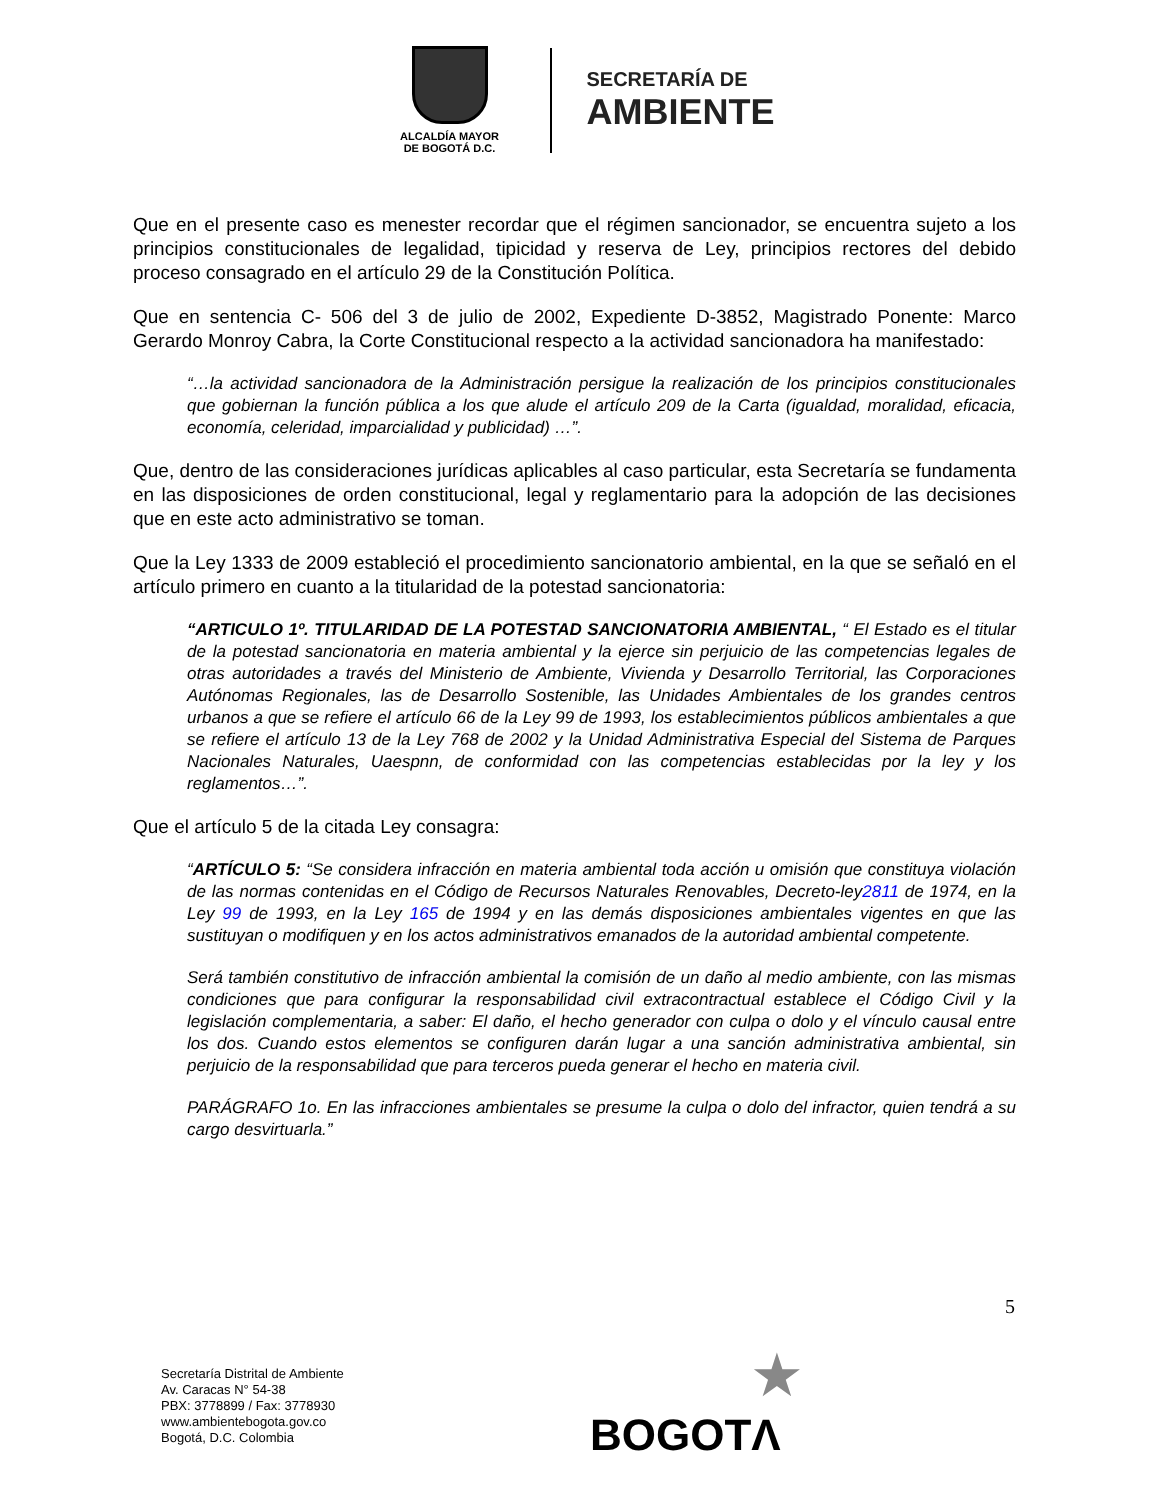ALCALDÍA MAYOR
DE BOGOTÁ D.C.
SECRETARÍA DE
AMBIENTE
Que en el presente caso es menester recordar que el régimen sancionador, se encuentra sujeto a los principios constitucionales de legalidad, tipicidad y reserva de Ley, principios rectores del debido proceso consagrado en el artículo 29 de la Constitución Política.
Que en sentencia C- 506 del 3 de julio de 2002, Expediente D-3852, Magistrado Ponente: Marco Gerardo Monroy Cabra, la Corte Constitucional respecto a la actividad sancionadora ha manifestado:
“…la actividad sancionadora de la Administración persigue la realización de los principios constitucionales que gobiernan la función pública a los que alude el artículo 209 de la Carta (igualdad, moralidad, eficacia, economía, celeridad, imparcialidad y publicidad) …”.
Que, dentro de las consideraciones jurídicas aplicables al caso particular, esta Secretaría se fundamenta en las disposiciones de orden constitucional, legal y reglamentario para la adopción de las decisiones que en este acto administrativo se toman.
Que la Ley 1333 de 2009 estableció el procedimiento sancionatorio ambiental, en la que se señaló en el artículo primero en cuanto a la titularidad de la potestad sancionatoria:
“ARTICULO 1º. TITULARIDAD DE LA POTESTAD SANCIONATORIA AMBIENTAL, “ El Estado es el titular de la potestad sancionatoria en materia ambiental y la ejerce sin perjuicio de las competencias legales de otras autoridades a través del Ministerio de Ambiente, Vivienda y Desarrollo Territorial, las Corporaciones Autónomas Regionales, las de Desarrollo Sostenible, las Unidades Ambientales de los grandes centros urbanos a que se refiere el artículo 66 de la Ley 99 de 1993, los establecimientos públicos ambientales a que se refiere el artículo 13 de la Ley 768 de 2002 y la Unidad Administrativa Especial del Sistema de Parques Nacionales Naturales, Uaespnn, de conformidad con las competencias establecidas por la ley y los reglamentos…”.
Que el artículo 5 de la citada Ley consagra:
“ARTÍCULO 5: “Se considera infracción en materia ambiental toda acción u omisión que constituya violación de las normas contenidas en el Código de Recursos Naturales Renovables, Decreto-ley2811 de 1974, en la Ley 99 de 1993, en la Ley 165 de 1994 y en las demás disposiciones ambientales vigentes en que las sustituyan o modifiquen y en los actos administrativos emanados de la autoridad ambiental competente.
Será también constitutivo de infracción ambiental la comisión de un daño al medio ambiente, con las mismas condiciones que para configurar la responsabilidad civil extracontractual establece el Código Civil y la legislación complementaria, a saber: El daño, el hecho generador con culpa o dolo y el vínculo causal entre los dos. Cuando estos elementos se configuren darán lugar a una sanción administrativa ambiental, sin perjuicio de la responsabilidad que para terceros pueda generar el hecho en materia civil.
PARÁGRAFO 1o. En las infracciones ambientales se presume la culpa o dolo del infractor, quien tendrá a su cargo desvirtuarla.”
5
Secretaría Distrital de Ambiente
Av. Caracas N° 54-38
PBX: 3778899 / Fax: 3778930
www.ambientebogota.gov.co
Bogotá, D.C. Colombia
★
BOGOTΛ